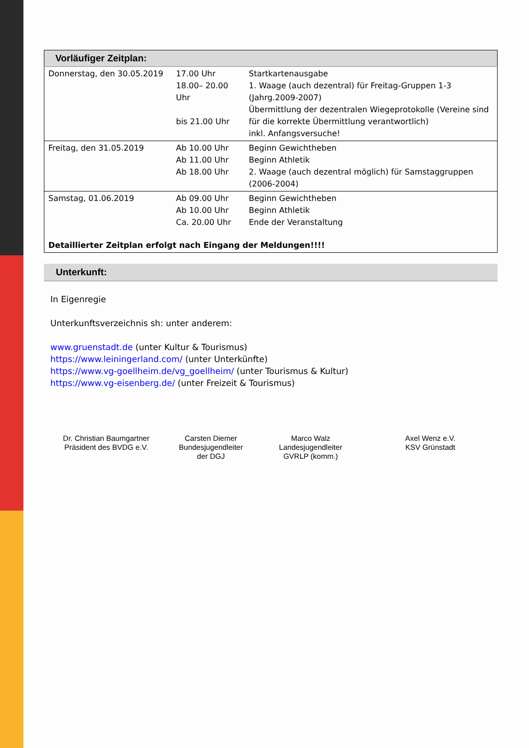| Vorläufiger Zeitplan: | | |
| Donnerstag, den 30.05.2019 | 17.00 Uhr 18.00– 20.00 Uhr bis 21.00 Uhr | Startkartenausgabe 1. Waage (auch dezentral) für Freitag-Gruppen 1-3 (Jahrg.2009-2007) Übermittlung der dezentralen Wiegeprotokolle (Vereine sind für die korrekte Übermittlung verantwortlich) inkl. Anfangsversuche! |
| Freitag, den 31.05.2019 | Ab 10.00 Uhr Ab 11.00 Uhr Ab 18.00 Uhr | Beginn Gewichtheben Beginn Athletik 2. Waage (auch dezentral möglich) für Samstaggruppen (2006-2004) |
| Samstag, 01.06.2019 | Ab 09.00 Uhr Ab 10.00 Uhr Ca. 20.00 Uhr | Beginn Gewichtheben Beginn Athletik Ende der Veranstaltung |
| Detaillierter Zeitplan erfolgt nach Eingang der Meldungen!!!! | | |
Unterkunft:
In Eigenregie
Unterkunftsverzeichnis sh: unter anderem:
www.gruenstadt.de (unter Kultur & Tourismus)
https://www.leiningerland.com/ (unter Unterkünfte)
https://www.vg-goellheim.de/vg_goellheim/ (unter Tourismus & Kultur)
https://www.vg-eisenberg.de/ (unter Freizeit & Tourismus)
Dr. Christian Baumgartner
Präsident des BVDG e.V.
Carsten Diemer
Bundesjugendleiter
der DGJ
Marco Walz
Landesjugendleiter
GVRLP (komm.)
Axel Wenz e.V.
KSV Grünstadt